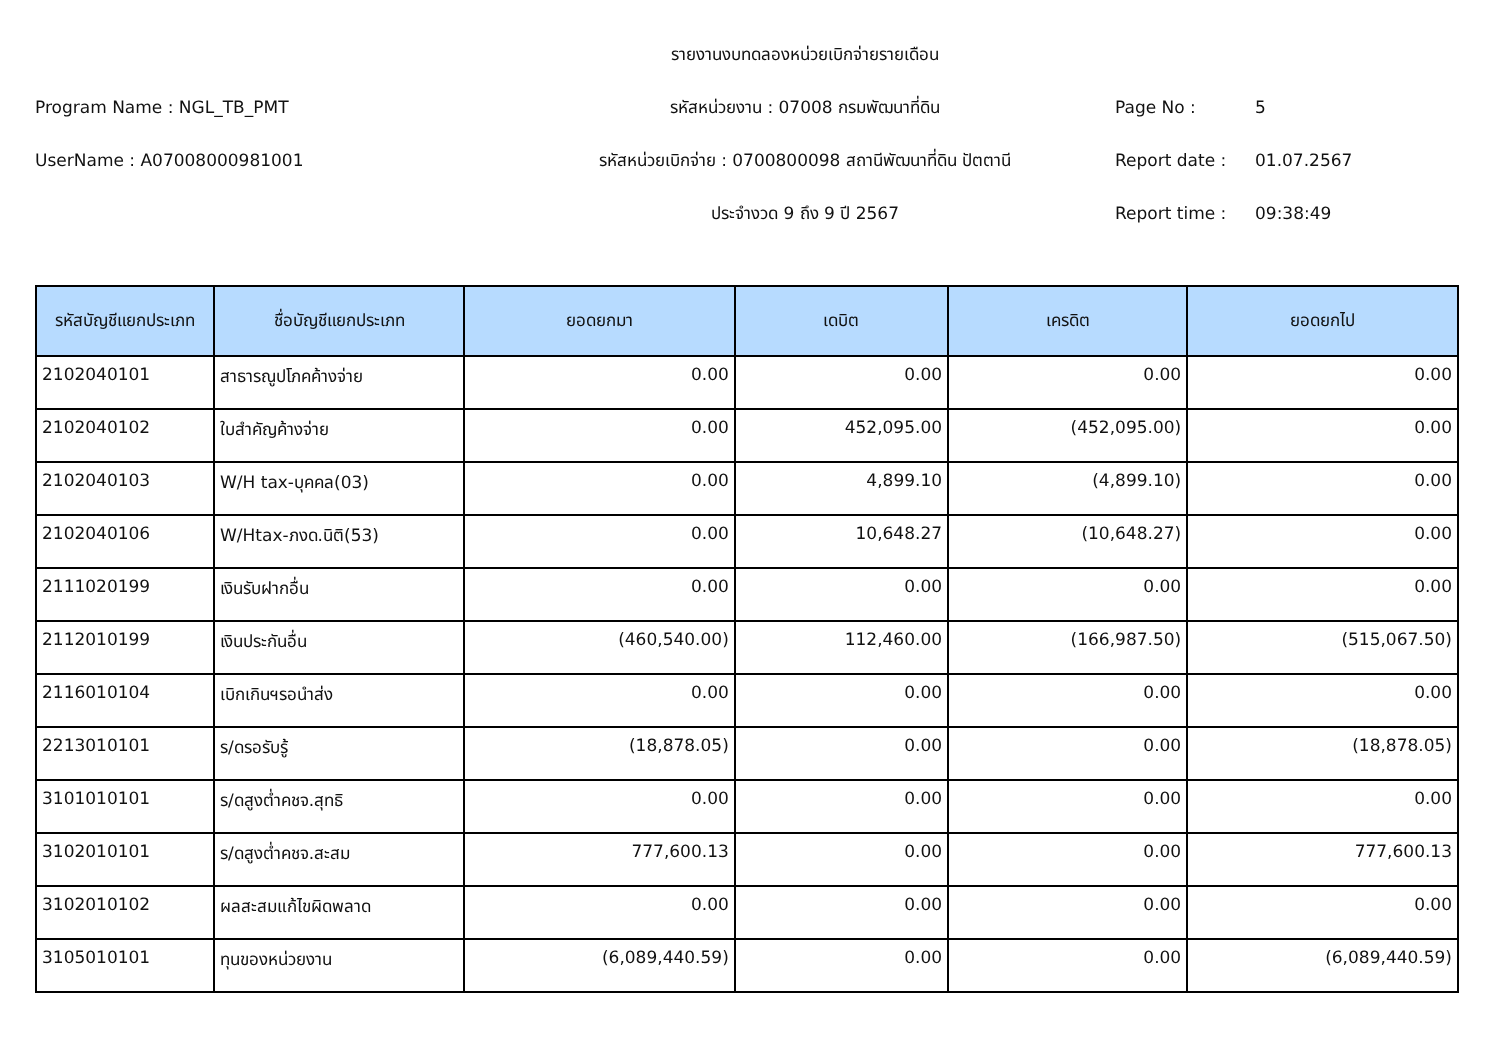รายงานงบทดลองหน่วยเบิกจ่ายรายเดือน
Program Name : NGL_TB_PMT
รหัสหน่วยงาน : 07008 กรมพัฒนาที่ดิน
Page No :
5
UserName : A07008000981001
รหัสหน่วยเบิกจ่าย : 0700800098 สถานีพัฒนาที่ดิน ปัตตานี
Report date :
01.07.2567
ประจำงวด 9 ถึง 9 ปี 2567
Report time :
09:38:49
| รหัสบัญชีแยกประเภท | ชื่อบัญชีแยกประเภท | ยอดยกมา | เดบิต | เครดิต | ยอดยกไป |
| --- | --- | --- | --- | --- | --- |
| 2102040101 | สาธารณูปโภคค้างจ่าย | 0.00 | 0.00 | 0.00 | 0.00 |
| 2102040102 | ใบสำคัญค้างจ่าย | 0.00 | 452,095.00 | (452,095.00) | 0.00 |
| 2102040103 | W/H tax-บุคคล(03) | 0.00 | 4,899.10 | (4,899.10) | 0.00 |
| 2102040106 | W/Htax-ภงด.นิติ(53) | 0.00 | 10,648.27 | (10,648.27) | 0.00 |
| 2111020199 | เงินรับฝากอื่น | 0.00 | 0.00 | 0.00 | 0.00 |
| 2112010199 | เงินประกันอื่น | (460,540.00) | 112,460.00 | (166,987.50) | (515,067.50) |
| 2116010104 | เบิกเกินฯรอนำส่ง | 0.00 | 0.00 | 0.00 | 0.00 |
| 2213010101 | ร/ดรอรับรู้ | (18,878.05) | 0.00 | 0.00 | (18,878.05) |
| 3101010101 | ร/ดสูงต่ำคชจ.สุทธิ | 0.00 | 0.00 | 0.00 | 0.00 |
| 3102010101 | ร/ดสูงต่ำคชจ.สะสม | 777,600.13 | 0.00 | 0.00 | 777,600.13 |
| 3102010102 | ผลสะสมแก้ไขผิดพลาด | 0.00 | 0.00 | 0.00 | 0.00 |
| 3105010101 | ทุนของหน่วยงาน | (6,089,440.59) | 0.00 | 0.00 | (6,089,440.59) |